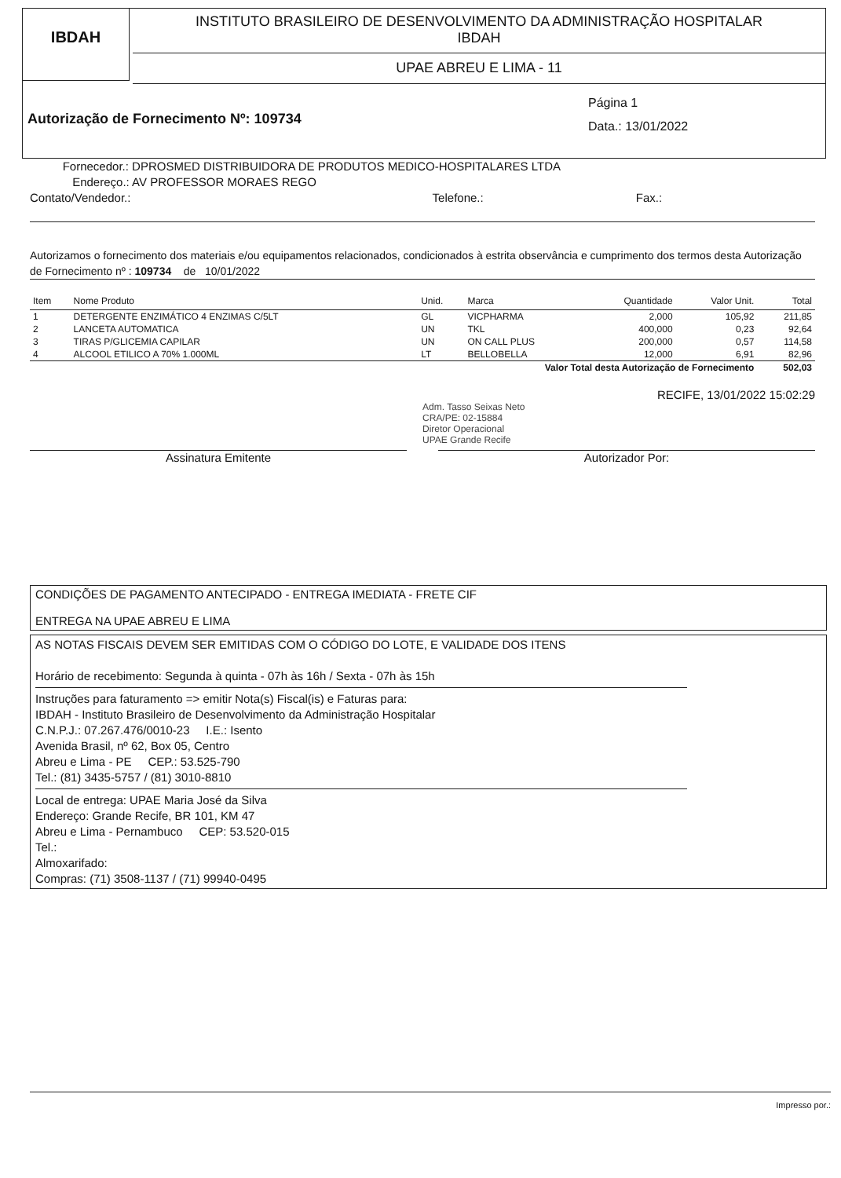IBDAH
INSTITUTO BRASILEIRO DE DESENVOLVIMENTO DA ADMINISTRAÇÃO HOSPITALAR
IBDAH
UPAE ABREU E LIMA - 11
Autorização de Fornecimento Nº: 109734
Página 1
Data.: 13/01/2022
Fornecedor.: DPROSMED DISTRIBUIDORA DE PRODUTOS MEDICO-HOSPITALARES LTDA
Endereço.: AV PROFESSOR MORAES REGO
Contato/Vendedor.: Telefone.: Fax.:
Autorizamos o fornecimento dos materiais e/ou equipamentos relacionados, condicionados à estrita observância e cumprimento dos termos desta Autorização de Fornecimento nº : 109734 de 10/01/2022
| Item | Nome Produto | Unid. | Marca | Quantidade | Valor Unit. | Total |
| --- | --- | --- | --- | --- | --- | --- |
| 1 | DETERGENTE ENZIMÁTICO 4 ENZIMAS C/5LT | GL | VICPHARMA | 2,000 | 105,92 | 211,85 |
| 2 | LANCETA AUTOMATICA | UN | TKL | 400,000 | 0,23 | 92,64 |
| 3 | TIRAS P/GLICEMIA CAPILAR | UN | ON CALL PLUS | 200,000 | 0,57 | 114,58 |
| 4 | ALCOOL ETILICO A 70% 1.000ML | LT | BELLOBELLA | 12,000 | 6,91 | 82,96 |
| Valor Total desta Autorização de Fornecimento | | | | | | 502,03 |
RECIFE, 13/01/2022 15:02:29
Adm. Tasso Seixas Neto
CRA/PE: 02-15884
Diretor Operacional
UPAE Grande Recife
Assinatura Emitente Autorizador Por:
CONDIÇÕES DE PAGAMENTO ANTECIPADO - ENTREGA IMEDIATA - FRETE CIF
ENTREGA NA UPAE ABREU E LIMA
AS NOTAS FISCAIS DEVEM SER EMITIDAS COM O CÓDIGO DO LOTE, E VALIDADE DOS ITENS
Horário de recebimento: Segunda à quinta - 07h às 16h / Sexta - 07h às 15h
Instruções para faturamento => emitir Nota(s) Fiscal(is) e Faturas para:
IBDAH - Instituto Brasileiro de Desenvolvimento da Administração Hospitalar
C.N.P.J.: 07.267.476/0010-23 I.E.: Isento
Avenida Brasil, nº 62, Box 05, Centro
Abreu e Lima - PE CEP.: 53.525-790
Tel.: (81) 3435-5757 / (81) 3010-8810
Local de entrega: UPAE Maria José da Silva
Endereço: Grande Recife, BR 101, KM 47
Abreu e Lima - Pernambuco CEP: 53.520-015
Tel.:
Almoxarifado:
Compras: (71) 3508-1137 / (71) 99940-0495
Impresso por.: